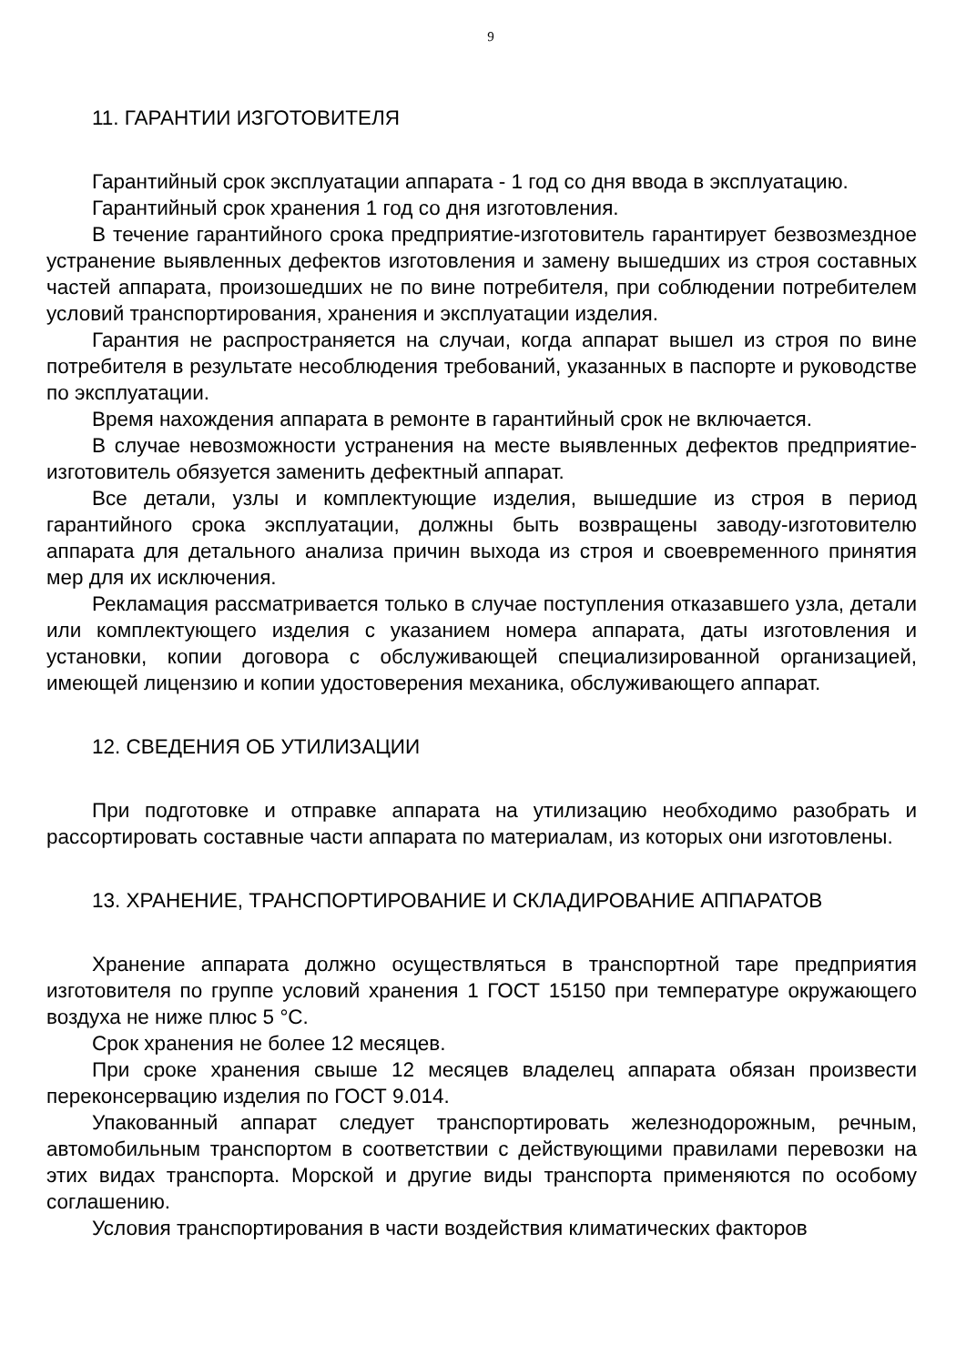9
11. ГАРАНТИИ ИЗГОТОВИТЕЛЯ
Гарантийный срок эксплуатации аппарата - 1 год со дня ввода в эксплуатацию.
Гарантийный срок хранения 1 год со дня изготовления.
В течение гарантийного срока предприятие-изготовитель гарантирует безвозмездное устранение выявленных дефектов изготовления и замену вышедших из строя составных частей аппарата, произошедших не по вине потребителя, при соблюдении потребителем условий транспортирования, хранения и эксплуатации изделия.
Гарантия не распространяется на случаи, когда аппарат вышел из строя по вине потребителя в результате несоблюдения требований, указанных в паспорте и руководстве по эксплуатации.
Время нахождения аппарата в ремонте в гарантийный срок не включается.
В случае невозможности устранения на месте выявленных дефектов предприятие-изготовитель обязуется заменить дефектный аппарат.
Все детали, узлы и комплектующие изделия, вышедшие из строя в период гарантийного срока эксплуатации, должны быть возвращены заводу-изготовителю аппарата для детального анализа причин выхода из строя и своевременного принятия мер для их исключения.
Рекламация рассматривается только в случае поступления отказавшего узла, детали или комплектующего изделия с указанием номера аппарата, даты изготовления и установки, копии договора с обслуживающей специализированной организацией, имеющей лицензию и копии удостоверения механика, обслуживающего аппарат.
12. СВЕДЕНИЯ ОБ УТИЛИЗАЦИИ
При подготовке и отправке аппарата на утилизацию необходимо разобрать и рассортировать составные части аппарата по материалам, из которых они изготовлены.
13. ХРАНЕНИЕ, ТРАНСПОРТИРОВАНИЕ И СКЛАДИРОВАНИЕ АППАРАТОВ
Хранение аппарата должно осуществляться в транспортной таре предприятия изготовителя по группе условий хранения 1 ГОСТ 15150 при температуре окружающего воздуха не ниже плюс 5 °С.
Срок хранения не более 12 месяцев.
При сроке хранения свыше 12 месяцев владелец аппарата обязан произвести переконсервацию изделия по ГОСТ 9.014.
Упакованный аппарат следует транспортировать железнодорожным, речным, автомобильным транспортом в соответствии с действующими правилами перевозки на этих видах транспорта. Морской и другие виды транспорта применяются по особому соглашению.
Условия транспортирования в части воздействия климатических факторов